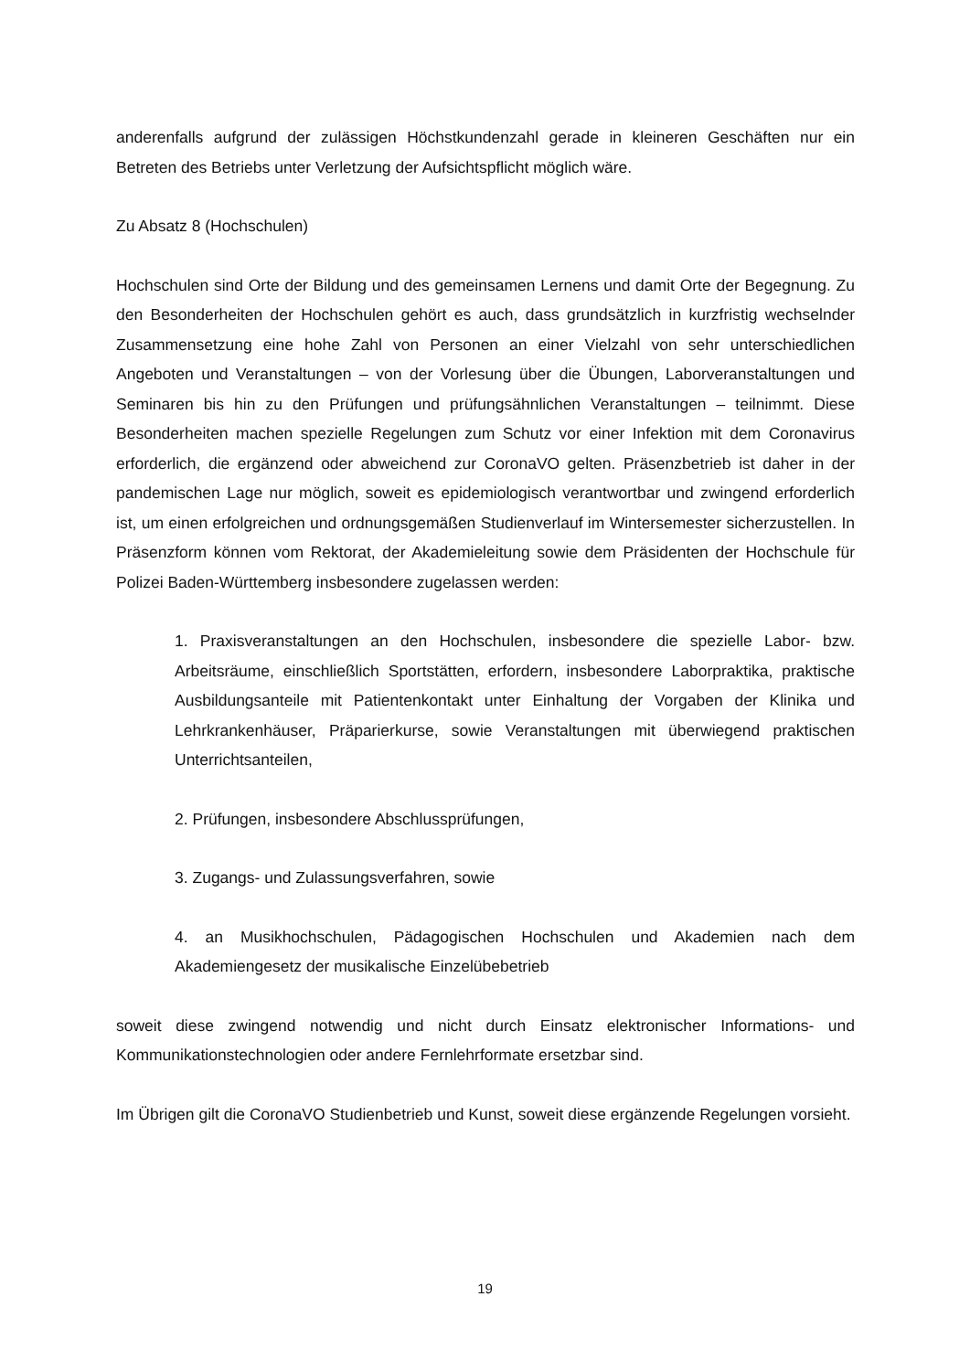anderenfalls aufgrund der zulässigen Höchstkundenzahl gerade in kleineren Geschäften nur ein Betreten des Betriebs unter Verletzung der Aufsichtspflicht möglich wäre.
Zu Absatz 8 (Hochschulen)
Hochschulen sind Orte der Bildung und des gemeinsamen Lernens und damit Orte der Begegnung. Zu den Besonderheiten der Hochschulen gehört es auch, dass grundsätzlich in kurzfristig wechselnder Zusammensetzung eine hohe Zahl von Personen an einer Vielzahl von sehr unterschiedlichen Angeboten und Veranstaltungen – von der Vorlesung über die Übungen, Laborveranstaltungen und Seminaren bis hin zu den Prüfungen und prüfungsähnlichen Veranstaltungen – teilnimmt. Diese Besonderheiten machen spezielle Regelungen zum Schutz vor einer Infektion mit dem Coronavirus erforderlich, die ergänzend oder abweichend zur CoronaVO gelten. Präsenzbetrieb ist daher in der pandemischen Lage nur möglich, soweit es epidemiologisch verantwortbar und zwingend erforderlich ist, um einen erfolgreichen und ordnungsgemäßen Studienverlauf im Wintersemester sicherzustellen. In Präsenzform können vom Rektorat, der Akademieleitung sowie dem Präsidenten der Hochschule für Polizei Baden-Württemberg insbesondere zugelassen werden:
1. Praxisveranstaltungen an den Hochschulen, insbesondere die spezielle Labor- bzw. Arbeitsräume, einschließlich Sportstätten, erfordern, insbesondere Laborpraktika, praktische Ausbildungsanteile mit Patientenkontakt unter Einhaltung der Vorgaben der Klinika und Lehrkrankenhäuser, Präparierkurse, sowie Veranstaltungen mit überwiegend praktischen Unterrichtsanteilen,
2. Prüfungen, insbesondere Abschlussprüfungen,
3. Zugangs- und Zulassungsverfahren, sowie
4. an Musikhochschulen, Pädagogischen Hochschulen und Akademien nach dem Akademiengesetz der musikalische Einzelübebetrieb
soweit diese zwingend notwendig und nicht durch Einsatz elektronischer Informations- und Kommunikationstechnologien oder andere Fernlehrformate ersetzbar sind.
Im Übrigen gilt die CoronaVO Studienbetrieb und Kunst, soweit diese ergänzende Regelungen vorsieht.
19